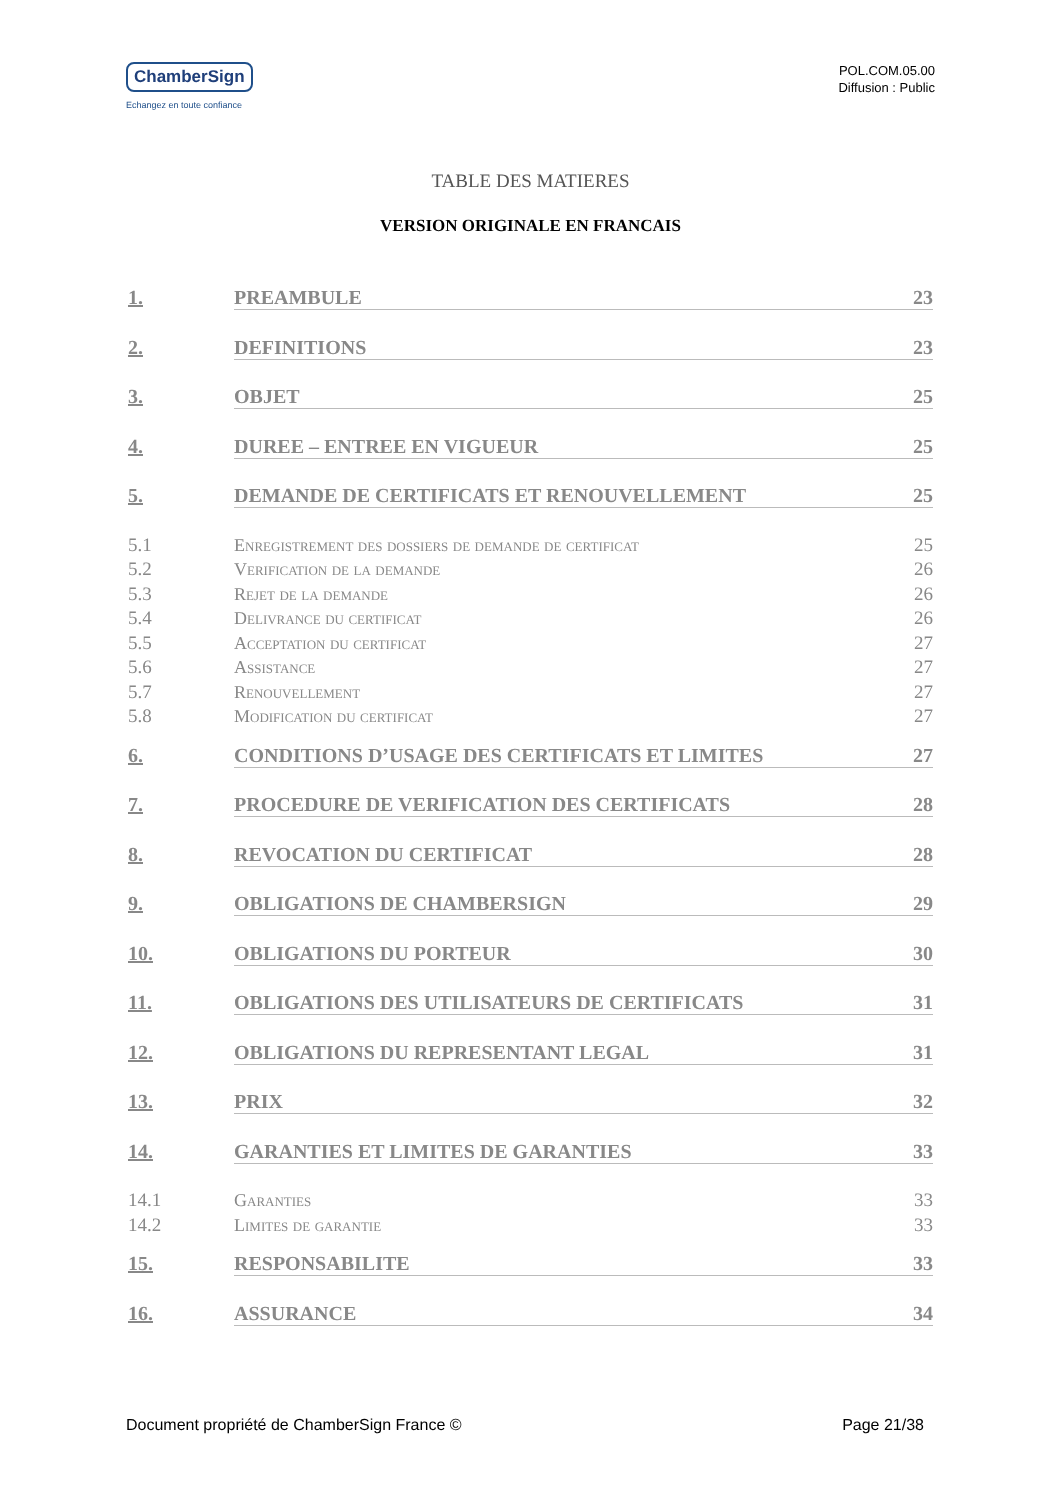ChamberSign
Echangez en toute confiance
POL.COM.05.00
Diffusion : Public
TABLE DES MATIERES
VERSION ORIGINALE EN FRANCAIS
1. PREAMBULE 23
2. DEFINITIONS 23
3. OBJET 25
4. DUREE – ENTREE EN VIGUEUR 25
5. DEMANDE DE CERTIFICATS ET RENOUVELLEMENT 25
5.1 Enregistrement des dossiers de demande de certificat 25
5.2 Verification de la demande 26
5.3 Rejet de la demande 26
5.4 Delivrance du certificat 26
5.5 Acceptation du certificat 27
5.6 Assistance 27
5.7 Renouvellement 27
5.8 Modification du certificat 27
6. CONDITIONS D’USAGE DES CERTIFICATS ET LIMITES 27
7. PROCEDURE DE VERIFICATION DES CERTIFICATS 28
8. REVOCATION DU CERTIFICAT 28
9. OBLIGATIONS DE CHAMBERSIGN 29
10. OBLIGATIONS DU PORTEUR 30
11. OBLIGATIONS DES UTILISATEURS DE CERTIFICATS 31
12. OBLIGATIONS DU REPRESENTANT LEGAL 31
13. PRIX 32
14. GARANTIES ET LIMITES DE GARANTIES 33
14.1 Garanties 33
14.2 Limites de garantie 33
15. RESPONSABILITE 33
16. ASSURANCE 34
Document propriété de ChamberSign France © Page 21/38